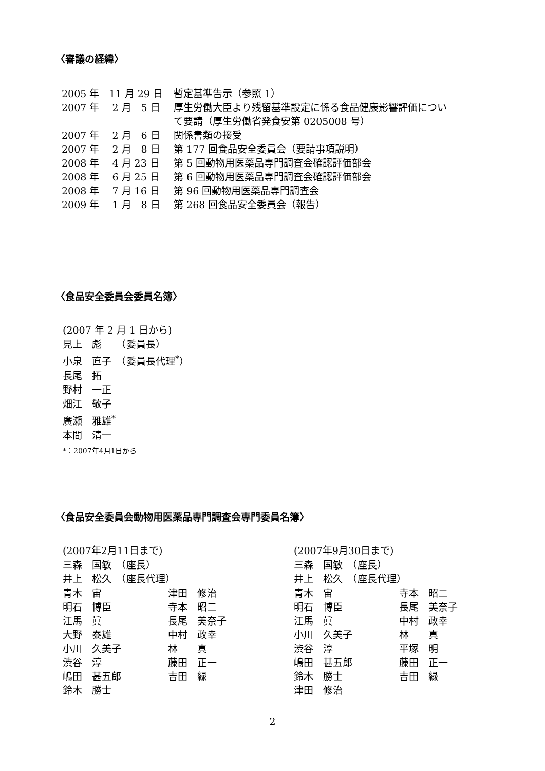〈審議の経緯〉
| 2005 年 11 月 29 日 | 暫定基準告示（参照 1） |
| 2007 年 2 月 5 日 | 厚生労働大臣より残留基準設定に係る食品健康影響評価につい て要請（厚生労働省発食安第 0205008 号） |
| 2007 年 2 月 6 日 | 関係書類の接受 |
| 2007 年 2 月 8 日 | 第 177 回食品安全委員会（要請事項説明） |
| 2008 年 4 月 23 日 | 第 5 回動物用医薬品専門調査会確認評価部会 |
| 2008 年 6 月 25 日 | 第 6 回動物用医薬品専門調査会確認評価部会 |
| 2008 年 7 月 16 日 | 第 96 回動物用医薬品専門調査会 |
| 2009 年 1 月 8 日 | 第 268 回食品安全委員会（報告） |
〈食品安全委員会委員名簿〉
(2007 年 2 月 1 日から)
見上　彪　　（委員長）
小泉　直子　（委員長代理<sup>*</sup>）
長尾　拓
野村　一正
畑江　敬子
廣瀬　雅雄<sup>*</sup>
本間　清一
*：2007年4月1日から
〈食品安全委員会動物用医薬品専門調査会専門委員名簿〉
(2007年2月11日まで)
三森　国敏　（座長）
井上　松久　（座長代理）
| 青木 宙 | 津田 修治 |
| 明石 博臣 | 寺本 昭二 |
| 江馬 眞 | 長尾 美奈子 |
| 大野 泰雄 | 中村 政幸 |
| 小川 久美子 | 林 真 |
| 渋谷 淳 | 藤田 正一 |
| 嶋田 甚五郎 | 吉田 緑 |
| 鈴木 勝士 | |
(2007年9月30日まで)
三森　国敏　（座長）
井上　松久　（座長代理）
| 青木 宙 | 寺本 昭二 |
| 明石 博臣 | 長尾 美奈子 |
| 江馬 眞 | 中村 政幸 |
| 小川 久美子 | 林 真 |
| 渋谷 淳 | 平塚 明 |
| 嶋田 甚五郎 | 藤田 正一 |
| 鈴木 勝士 | 吉田 緑 |
| 津田 修治 | |
2